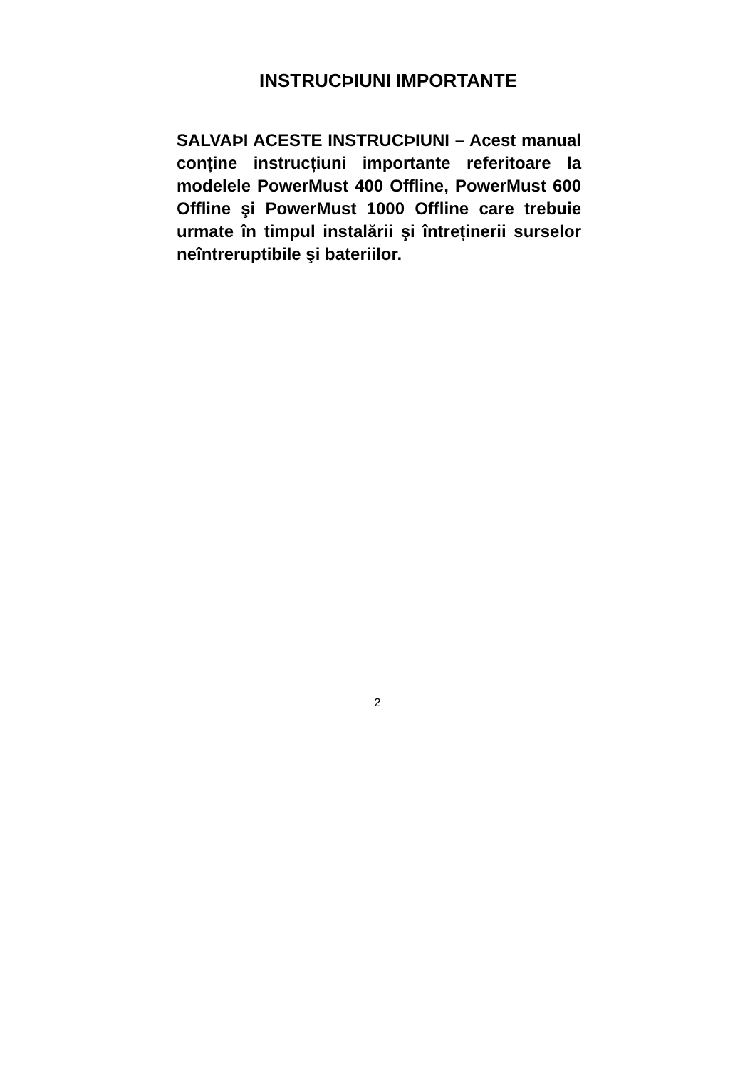INSTRUCÞIUNI IMPORTANTE
SALVAÞI ACESTE INSTRUCÞIUNI – Acest manual conține instrucțiuni importante referitoare la modelele PowerMust 400 Offline, PowerMust 600 Offline şi PowerMust 1000 Offline care trebuie urmate în timpul instalării şi întreținerii surselor neîntreruptibile şi bateriilor.
2